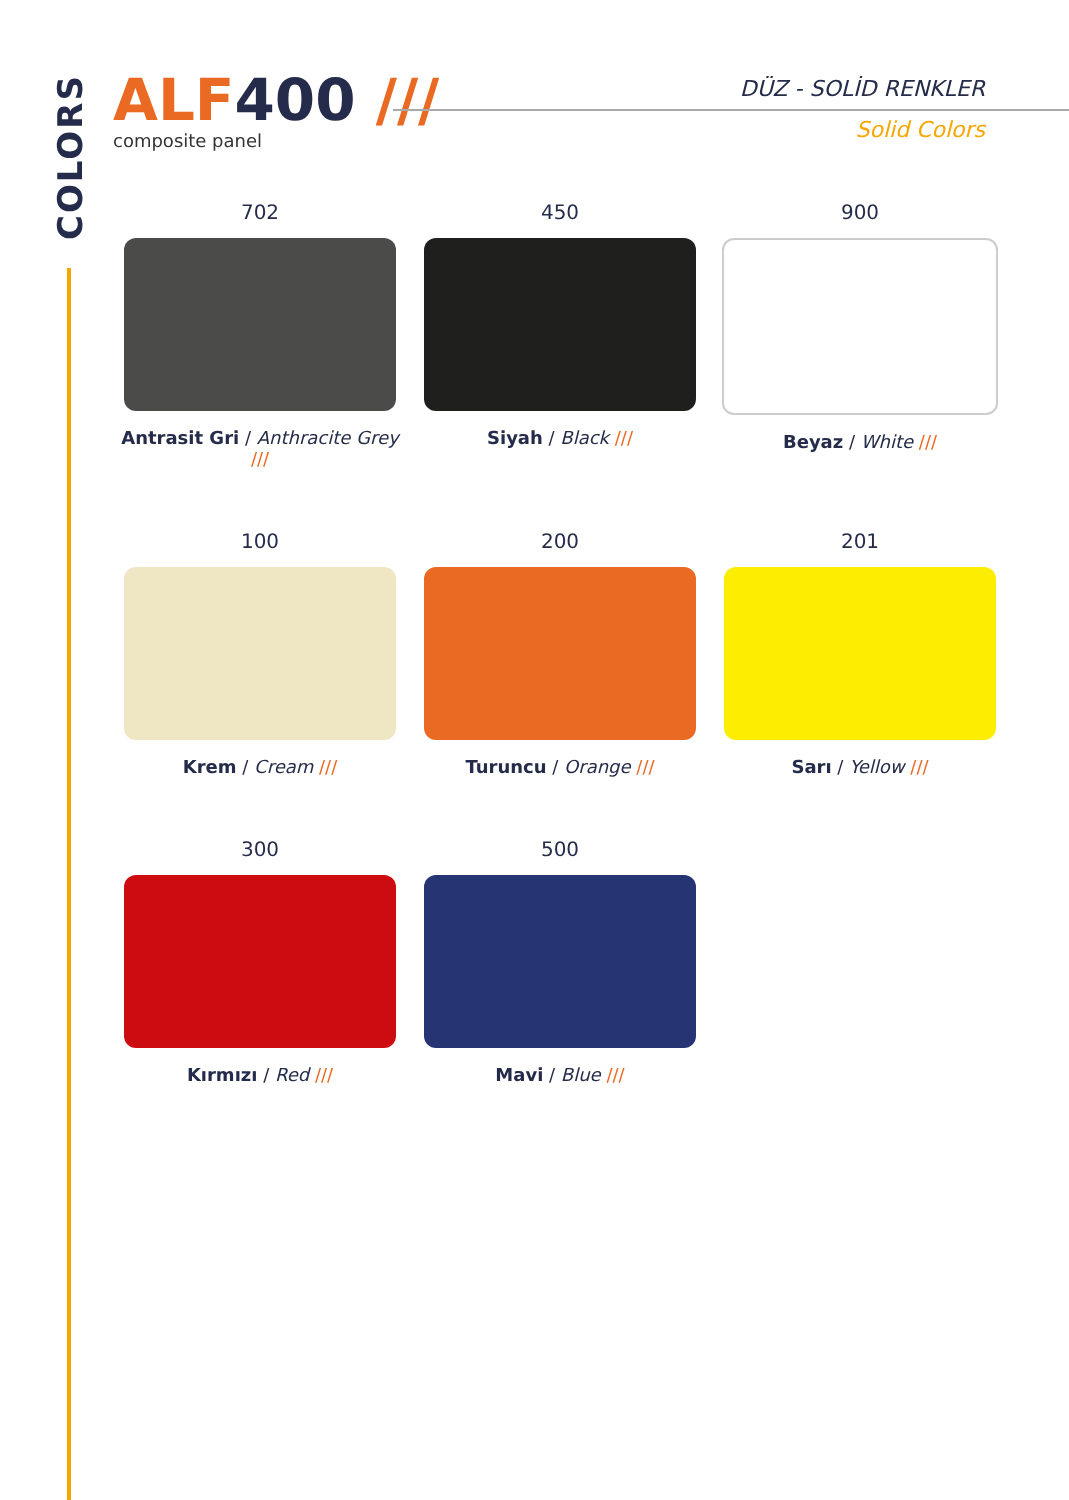COLORS
ALF400 ///
composite panel
DÜZ - SOLİD RENKLER
Solid Colors
702
Antrasit Gri / Anthracite Grey ///
450
Siyah / Black ///
900
Beyaz / White ///
100
Krem / Cream ///
200
Turuncu / Orange ///
201
Sarı / Yellow ///
300
Kırmızı / Red ///
500
Mavi / Blue ///